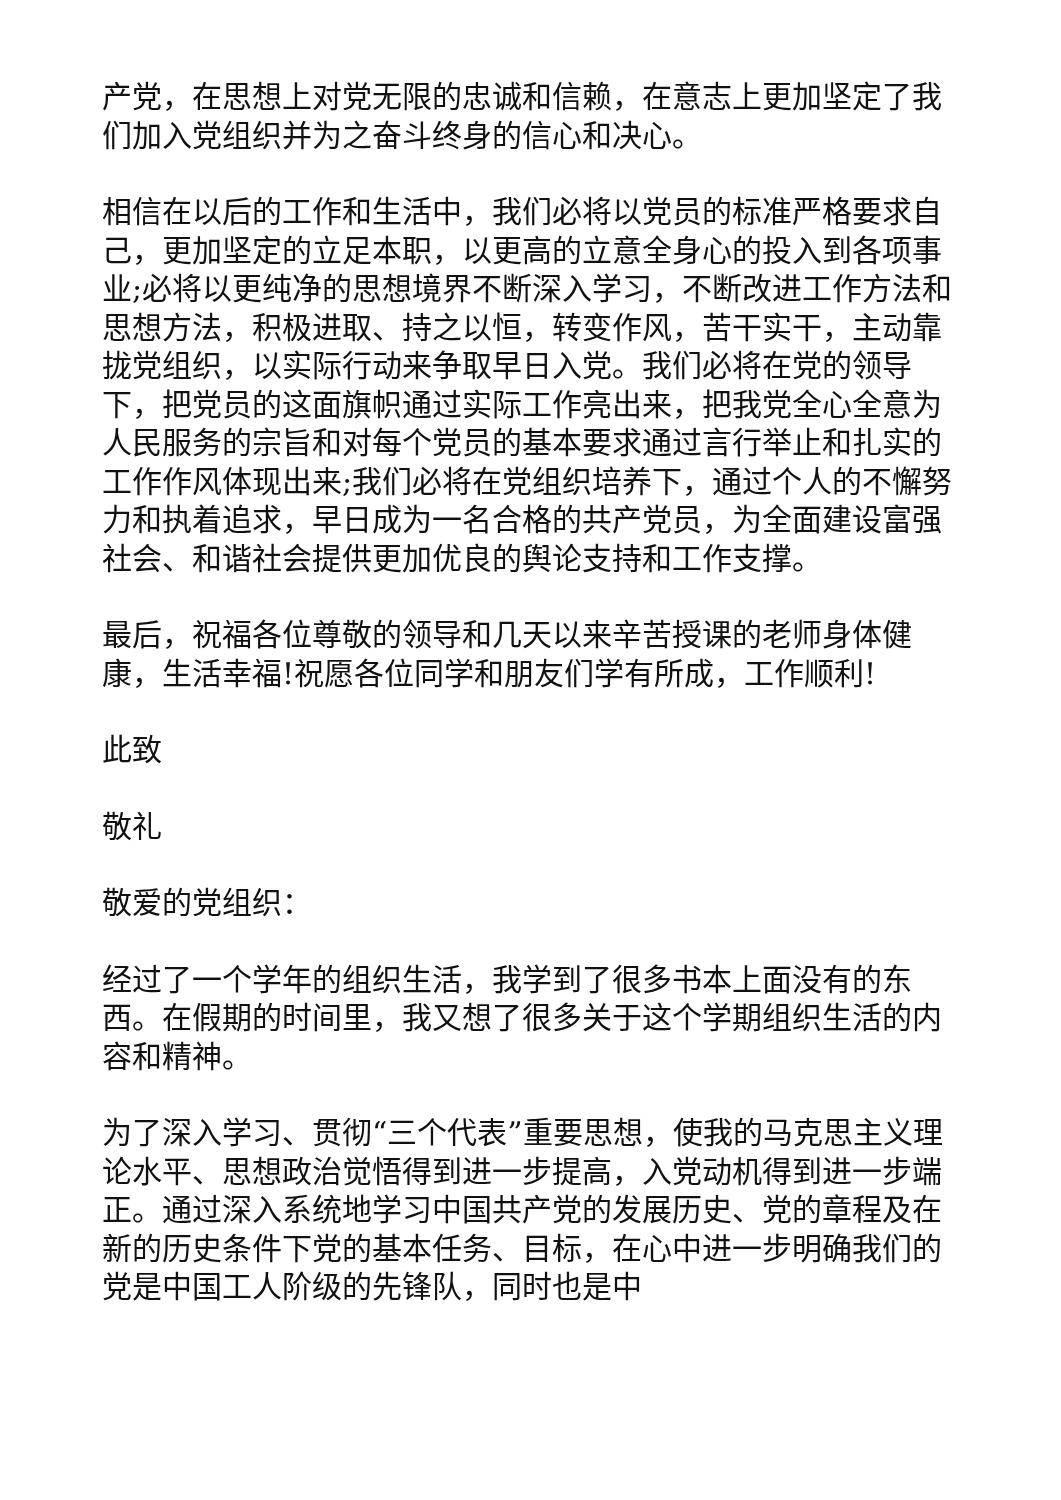产党，在思想上对党无限的忠诚和信赖，在意志上更加坚定了我们加入党组织并为之奋斗终身的信心和决心。
相信在以后的工作和生活中，我们必将以党员的标准严格要求自己，更加坚定的立足本职，以更高的立意全身心的投入到各项事业;必将以更纯净的思想境界不断深入学习，不断改进工作方法和思想方法，积极进取、持之以恒，转变作风，苦干实干，主动靠拢党组织，以实际行动来争取早日入党。我们必将在党的领导下，把党员的这面旗帜通过实际工作亮出来，把我党全心全意为人民服务的宗旨和对每个党员的基本要求通过言行举止和扎实的工作作风体现出来;我们必将在党组织培养下，通过个人的不懈努力和执着追求，早日成为一名合格的共产党员，为全面建设富强社会、和谐社会提供更加优良的舆论支持和工作支撑。
最后，祝福各位尊敬的领导和几天以来辛苦授课的老师身体健康，生活幸福!祝愿各位同学和朋友们学有所成，工作顺利!
此致
敬礼
敬爱的党组织：
经过了一个学年的组织生活，我学到了很多书本上面没有的东西。在假期的时间里，我又想了很多关于这个学期组织生活的内容和精神。
为了深入学习、贯彻“三个代表”重要思想，使我的马克思主义理论水平、思想政治觉悟得到进一步提高，入党动机得到进一步端正。通过深入系统地学习中国共产党的发展历史、党的章程及在新的历史条件下党的基本任务、目标，在心中进一步明确我们的党是中国工人阶级的先锋队，同时也是中